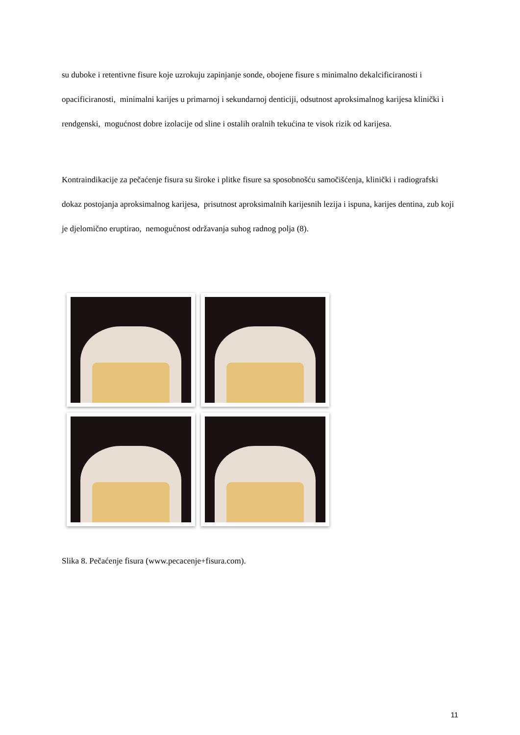su duboke i retentivne fisure koje uzrokuju zapinjanje sonde, obojene fisure s minimalno dekalcificiranosti i opacificiranosti, minimalni karijes u primarnoj i sekundarnoj denticiji, odsutnost aproksimalnog karijesa klinički i rendgenski, mogućnost dobre izolacije od sline i ostalih oralnih tekućina te visok rizik od karijesa.
Kontraindikacije za pečaćenje fisura su široke i plitke fisure sa sposobnošću samočišćenja, klinički i radiografski dokaz postojanja aproksimalnog karijesa, prisutnost aproksimalnih karijesnih lezija i ispuna, karijes dentina, zub koji je djelomično eruptirao, nemogućnost održavanja suhog radnog polja (8).
Slika 8. Pečaćenje fisura (www.pecacenje+fisura.com).
11